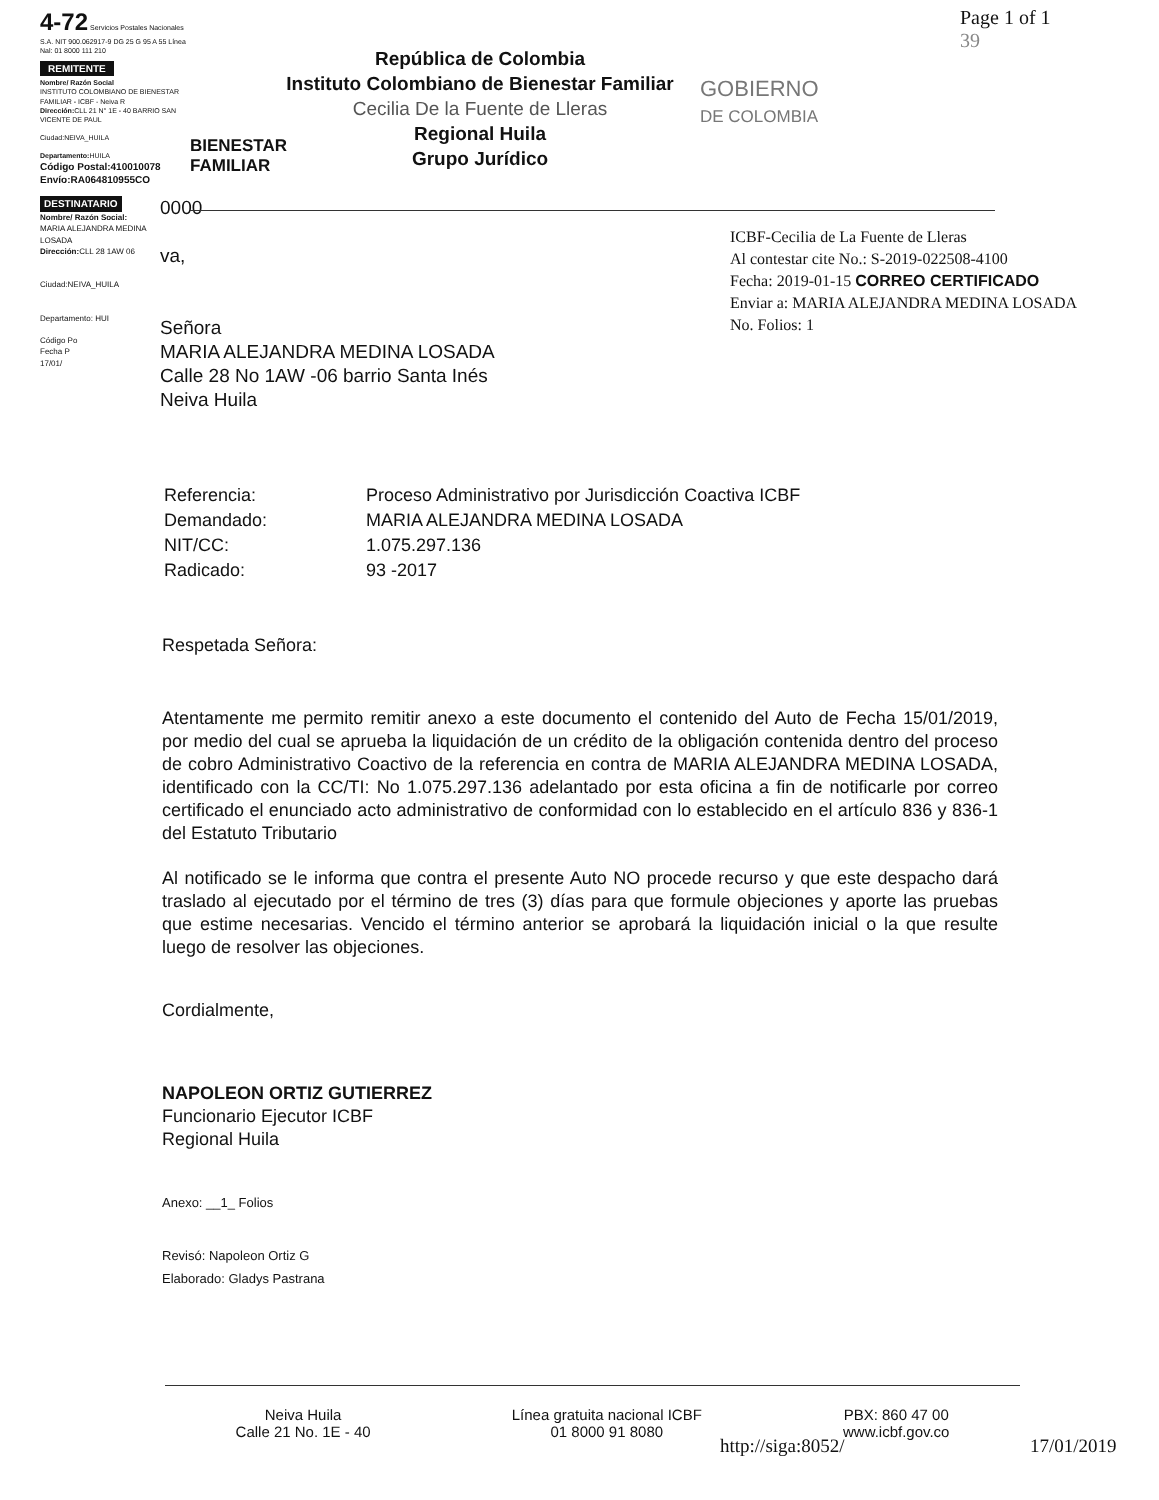4-72 Servicios Postales Nacionales S.A. NIT 900.062917-9 DG 25 G 95 A 55 Línea Nal: 01 8000 111 210
REMITENTE
Nombre/ Razón Social
INSTITUTO COLOMBIANO DE BIENESTAR FAMILIAR - ICBF - Neiva R
Dirección: CLL 21 N° 1E - 40 BARRIO SAN VICENTE DE PAUL
Ciudad:NEIVA_HUILA
Departamento: HUILA
Código Postal:410010078
Envío:RA064810955CO
BIENESTAR FAMILIAR
República de Colombia
Instituto Colombiano de Bienestar Familiar
Cecilia De la Fuente de Lleras
Regional Huila
Grupo Jurídico
GOBIERNO
DE COLOMBIA
Page 1 of 1
39
DESTINATARIO
Nombre/ Razón Social:
MARIA ALEJANDRA MEDINA LOSADA
Dirección: CLL 28 1AW 06
Ciudad:NEIVA_HUILA
Departamento: HUI
Código Po
Fecha P
17/01/
0000
va,
Señora
MARIA ALEJANDRA MEDINA LOSADA
Calle 28 No 1AW -06 barrio Santa Inés
Neiva Huila
ICBF-Cecilia de La Fuente de Lleras
Al contestar cite No.: S-2019-022508-4100
Fecha: 2019-01-15 CORREO CERTIFICADO
Enviar a: MARIA ALEJANDRA MEDINA LOSADA
No. Folios: 1
| Referencia: | Proceso Administrativo por Jurisdicción Coactiva ICBF |
| Demandado: | MARIA ALEJANDRA MEDINA LOSADA |
| NIT/CC: | 1.075.297.136 |
| Radicado: | 93 -2017 |
Respetada Señora:
Atentamente me permito remitir anexo a este documento el contenido del Auto de Fecha 15/01/2019, por medio del cual se aprueba la liquidación de un crédito de la obligación contenida dentro del proceso de cobro Administrativo Coactivo de la referencia en contra de MARIA ALEJANDRA MEDINA LOSADA, identificado con la CC/TI: No 1.075.297.136 adelantado por esta oficina a fin de notificarle por correo certificado el enunciado acto administrativo de conformidad con lo establecido en el artículo 836 y 836-1 del Estatuto Tributario
Al notificado se le informa que contra el presente Auto NO procede recurso y que este despacho dará traslado al ejecutado por el término de tres (3) días para que formule objeciones y aporte las pruebas que estime necesarias. Vencido el término anterior se aprobará la liquidación inicial o la que resulte luego de resolver las objeciones.
Cordialmente,
NAPOLEON ORTIZ GUTIERREZ
Funcionario Ejecutor ICBF
Regional Huila
Anexo: __1_ Folios
Revisó: Napoleon Ortiz G
Elaborado: Gladys Pastrana
Neiva Huila
Calle 21 No. 1E - 40
Línea gratuita nacional ICBF
01 8000 91 8080
PBX: 860 47 00
www.icbf.gov.co
http://siga:8052/ 17/01/2019